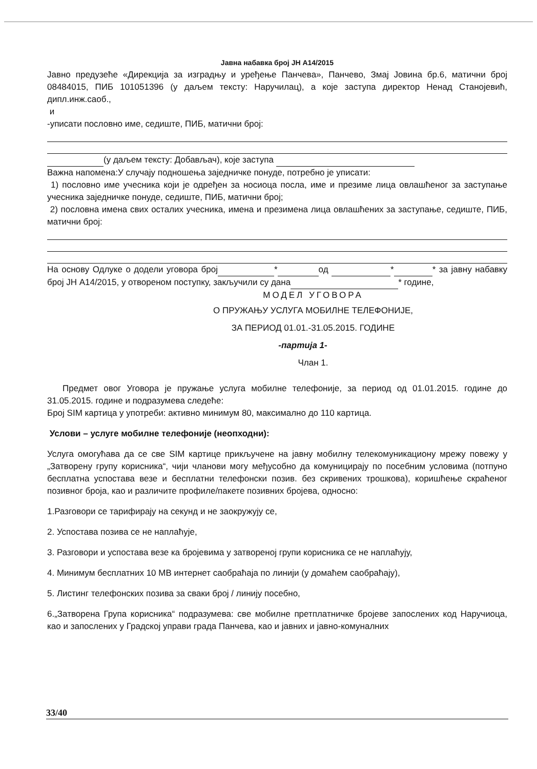Јавна набавка број ЈН А14/2015
Јавно предузеће «Дирекција за изградњу и уређење Панчева», Панчево, Змај Јовина бр.6, матични број 08484015, ПИБ 101051396 (у даљем тексту: Наручилац), а које заступа директор Ненад Станојевић, дипл.инж.саоб.,
и
-уписати пословно име, седиште, ПИБ, матични број:
(у даљем тексту: Добављач), које заступа
Важна напомена:У случају подношења заједничке понуде, потребно је уписати:
1) пословно име учесника који је одређен за носиоца посла, име и презиме лица овлашћеног за заступање учесника заједничке понуде, седиште, ПИБ, матични број;
2) пословна имена свих осталих учесника, имена и презимена лица овлашћених за заступање, седиште, ПИБ, матични број:
На основу Одлуке о додели уговора број * од * * за јавну набавку број ЈН А14/2015, у отвореном поступку, закључили су дана * године,
МОДЕЛ УГОВОРА
О ПРУЖАЊУ УСЛУГА МОБИЛНЕ ТЕЛЕФОНИЈЕ,
ЗА ПЕРИОД 01.01.-31.05.2015. ГОДИНЕ
-партија 1-
Члан 1.
Предмет овог Уговора је пружање услуга мобилне телефоније, за период од 01.01.2015. године до 31.05.2015. године и подразумева следеће:
Број SIM картица у употреби: активно минимум 80, максимално до 110 картица.
Услови – услуге мобилне телефоније (неопходни):
Услуга омогућава да се све SIM картице прикључене на јавну мобилну телекомуникациону мрежу повежу у „Затворену групу корисника“, чији чланови могу међусобно да комуницирају по посебним условима (потпуно бесплатна успостава везе и бесплатни телефонски позив. без скривених трошкова), коришћење скраћеног позивног броја, као и различите профиле/пакете позивних бројева, односно:
1.Разговори се тарифирају на секунд и не заокружују се,
2. Успостава позива се не наплаћује,
3. Разговори и успостава везе ка бројевима у затвореној групи корисника се не наплаћују,
4. Минимум бесплатних 10 МВ интернет саобраћаја по линији (у домаћем саобраћају),
5. Листинг телефонских позива за сваки број / линију посебно,
6.„Затворена Група корисника“ подразумева: све мобилне претплатничке бројеве запослених код Наручиоца, као и запослених у Градској управи града Панчева, као и јавних и јавно-комуналних
33/40